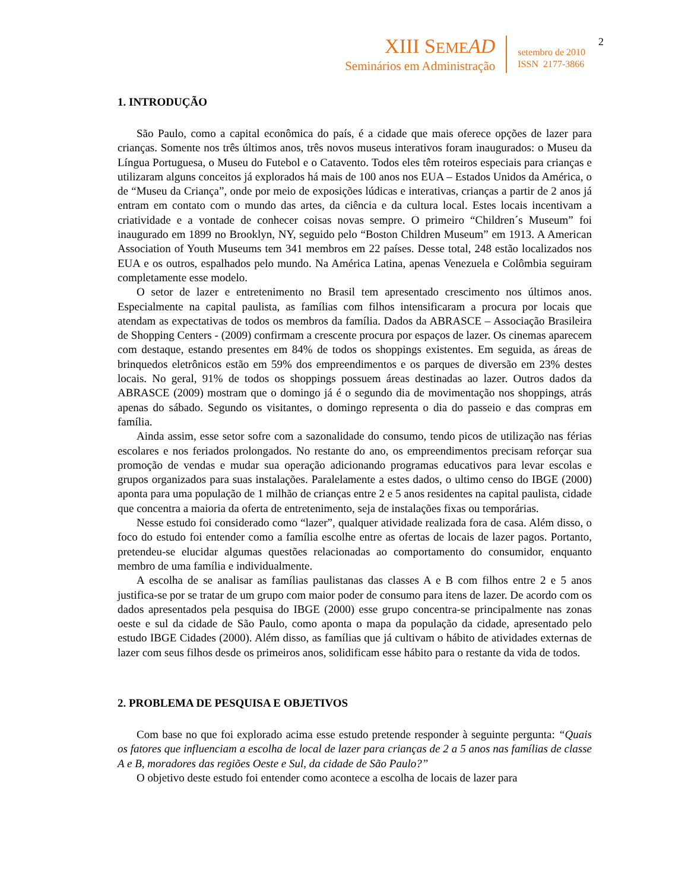XIII SEME AD
Seminários em Administração
setembro de 2010
ISSN 2177-3866
2
1. INTRODUÇÃO
São Paulo, como a capital econômica do país, é a cidade que mais oferece opções de lazer para crianças. Somente nos três últimos anos, três novos museus interativos foram inaugurados: o Museu da Língua Portuguesa, o Museu do Futebol e o Catavento. Todos eles têm roteiros especiais para crianças e utilizaram alguns conceitos já explorados há mais de 100 anos nos EUA – Estados Unidos da América, o de “Museu da Criança”, onde por meio de exposições lúdicas e interativas, crianças a partir de 2 anos já entram em contato com o mundo das artes, da ciência e da cultura local. Estes locais incentivam a criatividade e a vontade de conhecer coisas novas sempre. O primeiro “Children´s Museum” foi inaugurado em 1899 no Brooklyn, NY, seguido pelo “Boston Children Museum” em 1913. A American Association of Youth Museums tem 341 membros em 22 países. Desse total, 248 estão localizados nos EUA e os outros, espalhados pelo mundo. Na América Latina, apenas Venezuela e Colômbia seguiram completamente esse modelo.
O setor de lazer e entretenimento no Brasil tem apresentado crescimento nos últimos anos. Especialmente na capital paulista, as famílias com filhos intensificaram a procura por locais que atendam as expectativas de todos os membros da família. Dados da ABRASCE – Associação Brasileira de Shopping Centers - (2009) confirmam a crescente procura por espaços de lazer. Os cinemas aparecem com destaque, estando presentes em 84% de todos os shoppings existentes. Em seguida, as áreas de brinquedos eletrônicos estão em 59% dos empreendimentos e os parques de diversão em 23% destes locais. No geral, 91% de todos os shoppings possuem áreas destinadas ao lazer. Outros dados da ABRASCE (2009) mostram que o domingo já é o segundo dia de movimentação nos shoppings, atrás apenas do sábado. Segundo os visitantes, o domingo representa o dia do passeio e das compras em família.
Ainda assim, esse setor sofre com a sazonalidade do consumo, tendo picos de utilização nas férias escolares e nos feriados prolongados. No restante do ano, os empreendimentos precisam reforçar sua promoção de vendas e mudar sua operação adicionando programas educativos para levar escolas e grupos organizados para suas instalações. Paralelamente a estes dados, o ultimo censo do IBGE (2000) aponta para uma população de 1 milhão de crianças entre 2 e 5 anos residentes na capital paulista, cidade que concentra a maioria da oferta de entretenimento, seja de instalações fixas ou temporárias.
Nesse estudo foi considerado como “lazer”, qualquer atividade realizada fora de casa. Além disso, o foco do estudo foi entender como a família escolhe entre as ofertas de locais de lazer pagos. Portanto, pretendeu-se elucidar algumas questões relacionadas ao comportamento do consumidor, enquanto membro de uma família e individualmente.
A escolha de se analisar as famílias paulistanas das classes A e B com filhos entre 2 e 5 anos justifica-se por se tratar de um grupo com maior poder de consumo para itens de lazer. De acordo com os dados apresentados pela pesquisa do IBGE (2000) esse grupo concentra-se principalmente nas zonas oeste e sul da cidade de São Paulo, como aponta o mapa da população da cidade, apresentado pelo estudo IBGE Cidades (2000). Além disso, as famílias que já cultivam o hábito de atividades externas de lazer com seus filhos desde os primeiros anos, solidificam esse hábito para o restante da vida de todos.
2. PROBLEMA DE PESQUISA E OBJETIVOS
Com base no que foi explorado acima esse estudo pretende responder à seguinte pergunta: “Quais os fatores que influenciam a escolha de local de lazer para crianças de 2 a 5 anos nas famílias de classe A e B, moradores das regiões Oeste e Sul, da cidade de São Paulo?”
O objetivo deste estudo foi entender como acontece a escolha de locais de lazer para